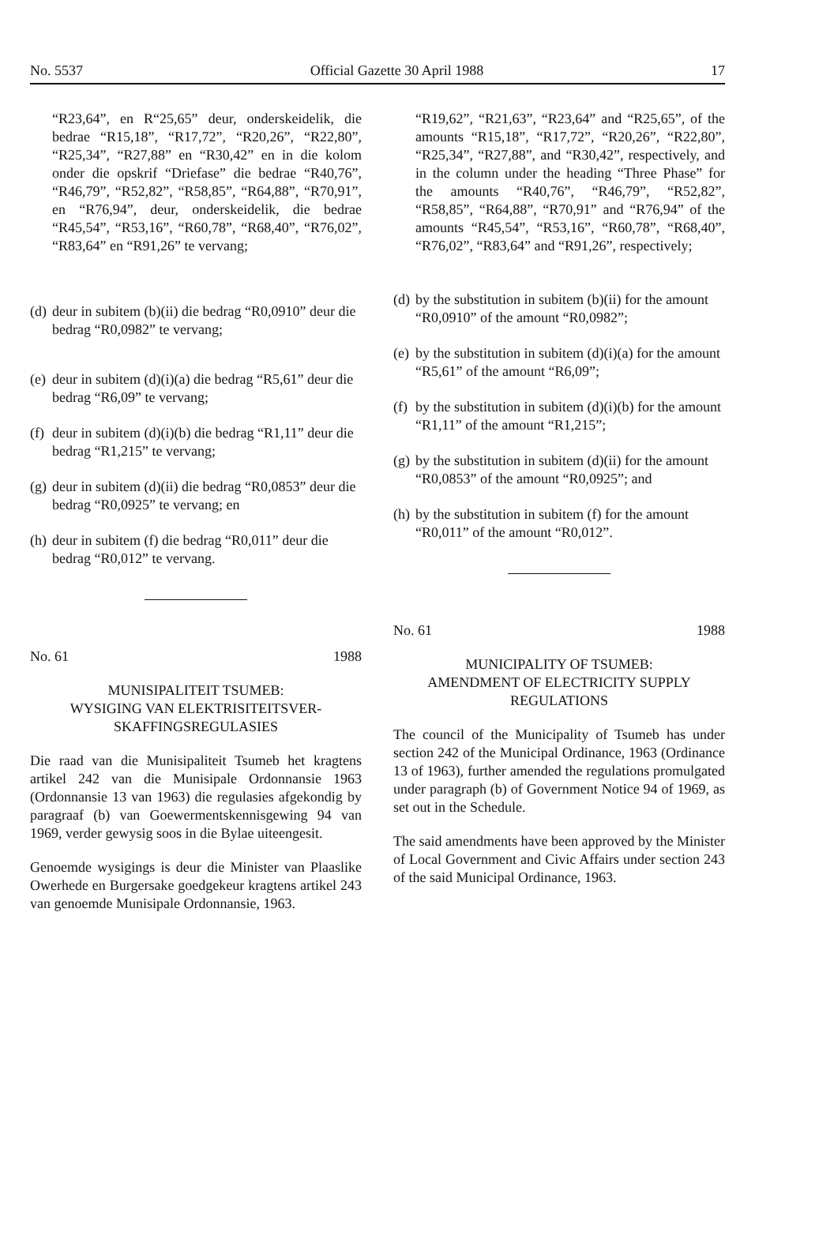No. 5537 Official Gazette 30 April 1988 17
“R23,64”, en R“25,65” deur, onderskeidelik, die bedrae “R15,18”, “R17,72”, “R20,26”, “R22,80”, “R25,34”, “R27,88” en “R30,42” en in die kolom onder die opskrif “Driefase” die bedrae “R40,76”, “R46,79”, “R52,82”, “R58,85”, “R64,88”, “R70,91”, en “R76,94”, deur, onderskeidelik, die bedrae “R45,54”, “R53,16”, “R60,78”, “R68,40”, “R76,02”, “R83,64” en “R91,26” te vervang;
(d) deur in subitem (b)(ii) die bedrag “R0,0910” deur die bedrag “R0,0982” te vervang;
(e) deur in subitem (d)(i)(a) die bedrag “R5,61” deur die bedrag “R6,09” te vervang;
(f) deur in subitem (d)(i)(b) die bedrag “R1,11” deur die bedrag “R1,215” te vervang;
(g) deur in subitem (d)(ii) die bedrag “R0,0853” deur die bedrag “R0,0925” te vervang; en
(h) deur in subitem (f) die bedrag “R0,011” deur die bedrag “R0,012” te vervang.
No. 61 1988
MUNISIPALITEIT TSUMEB:
WYSIGING VAN ELEKTRISITEITSVER-SKAFFINGSREGULASIES
Die raad van die Munisipaliteit Tsumeb het kragtens artikel 242 van die Munisipale Ordonnansie 1963 (Ordonnansie 13 van 1963) die regulasies afgekondig by paragraaf (b) van Goewermentskennisgewing 94 van 1969, verder gewysig soos in die Bylae uiteengesit.
Genoemde wysigings is deur die Minister van Plaaslike Owerhede en Burgersake goedgekeur kragtens artikel 243 van genoemde Munisipale Ordonnansie, 1963.
“R19,62”, “R21,63”, “R23,64” and “R25,65”, of the amounts “R15,18”, “R17,72”, “R20,26”, “R22,80”, “R25,34”, “R27,88”, and “R30,42”, respectively, and in the column under the heading “Three Phase” for the amounts “R40,76”, “R46,79”, “R52,82”, “R58,85”, “R64,88”, “R70,91” and “R76,94” of the amounts “R45,54”, “R53,16”, “R60,78”, “R68,40”, “R76,02”, “R83,64” and “R91,26”, respectively;
(d) by the substitution in subitem (b)(ii) for the amount “R0,0910” of the amount “R0,0982”;
(e) by the substitution in subitem (d)(i)(a) for the amount “R5,61” of the amount “R6,09”;
(f) by the substitution in subitem (d)(i)(b) for the amount “R1,11” of the amount “R1,215”;
(g) by the substitution in subitem (d)(ii) for the amount “R0,0853” of the amount “R0,0925”; and
(h) by the substitution in subitem (f) for the amount “R0,011” of the amount “R0,012”.
No. 61 1988
MUNICIPALITY OF TSUMEB:
AMENDMENT OF ELECTRICITY SUPPLY REGULATIONS
The council of the Municipality of Tsumeb has under section 242 of the Municipal Ordinance, 1963 (Ordinance 13 of 1963), further amended the regulations promulgated under paragraph (b) of Government Notice 94 of 1969, as set out in the Schedule.
The said amendments have been approved by the Minister of Local Government and Civic Affairs under section 243 of the said Municipal Ordinance, 1963.